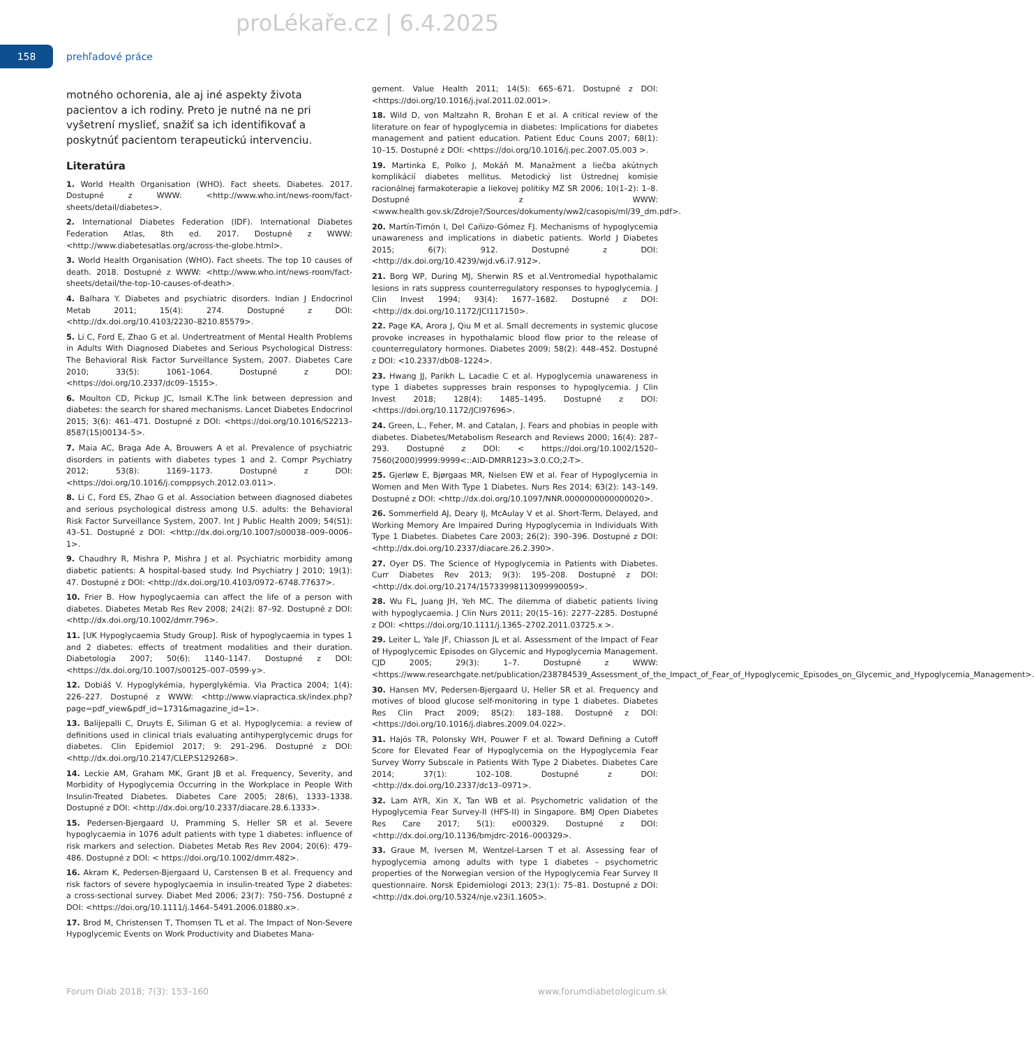proLékaře.cz | 6.4.2025
158
prehľadové práce
motného ochorenia, ale aj iné aspekty života pacientov a ich rodiny. Preto je nutné na ne pri vyšetrení myslieť, snažiť sa ich identifikovať a poskytnúť pacientom terapeutickú intervenciu.
Literatúra
1. World Health Organisation (WHO). Fact sheets. Diabetes. 2017. Dostupné z WWW: <http://www.who.int/news-room/fact-sheets/detail/diabetes>.
2. International Diabetes Federation (IDF). International Diabetes Federation Atlas, 8th ed. 2017. Dostupné z WWW: <http://www.diabetesatlas.org/across-the-globe.html>.
3. World Health Organisation (WHO). Fact sheets. The top 10 causes of death. 2018. Dostupné z WWW: <http://www.who.int/news-room/fact-sheets/detail/the-top-10-causes-of-death>.
4. Balhara Y. Diabetes and psychiatric disorders. Indian J Endocrinol Metab 2011; 15(4): 274. Dostupné z DOI: <http://dx.doi.org/10.4103/2230–8210.85579>.
5. Li C, Ford E, Zhao G et al. Undertreatment of Mental Health Problems in Adults With Diagnosed Diabetes and Serious Psychological Distress: The Behavioral Risk Factor Surveillance System, 2007. Diabetes Care 2010; 33(5): 1061–1064. Dostupné z DOI: <https://doi.org/10.2337/dc09–1515>.
6. Moulton CD, Pickup JC, Ismail K.The link between depression and diabetes: the search for shared mechanisms. Lancet Diabetes Endocrinol 2015; 3(6): 461–471. Dostupné z DOI: <https://doi.org/10.1016/S2213–8587(15)00134–5>.
7. Maia AC, Braga Ade A, Brouwers A et al. Prevalence of psychiatric disorders in patients with diabetes types 1 and 2. Compr Psychiatry 2012; 53(8): 1169–1173. Dostupné z DOI: <https://doi.org/10.1016/j.comppsych.2012.03.011>.
8. Li C, Ford ES, Zhao G et al. Association between diagnosed diabetes and serious psychological distress among U.S. adults: the Behavioral Risk Factor Surveillance System, 2007. Int J Public Health 2009; 54(S1): 43–51. Dostupné z DOI: <http://dx.doi.org/10.1007/s00038–009–0006–1>.
9. Chaudhry R, Mishra P, Mishra J et al. Psychiatric morbidity among diabetic patients: A hospital-based study. Ind Psychiatry J 2010; 19(1): 47. Dostupné z DOI: <http://dx.doi.org/10.4103/0972–6748.77637>.
10. Frier B. How hypoglycaemia can affect the life of a person with diabetes. Diabetes Metab Res Rev 2008; 24(2): 87–92. Dostupné z DOI: <http://dx.doi.org/10.1002/dmrr.796>.
11. [UK Hypoglycaemia Study Group]. Risk of hypoglycaemia in types 1 and 2 diabetes: effects of treatment modalities and their duration. Diabetologia 2007; 50(6): 1140–1147. Dostupné z DOI: <https://dx.doi.org/10.1007/s00125–007–0599-y>.
12. Dobiáš V. Hypoglykémia, hyperglykémia. Via Practica 2004; 1(4): 226–227. Dostupné z WWW: <http://www.viapractica.sk/index.php?page=pdf_view&pdf_id=1731&magazine_id=1>.
13. Balijepalli C, Druyts E, Siliman G et al. Hypoglycemia: a review of definitions used in clinical trials evaluating antihyperglycemic drugs for diabetes. Clin Epidemiol 2017; 9: 291–296. Dostupné z DOI: <http://dx.doi.org/10.2147/CLEP.S129268>.
14. Leckie AM, Graham MK, Grant JB et al. Frequency, Severity, and Morbidity of Hypoglycemia Occurring in the Workplace in People With Insulin-Treated Diabetes. Diabetes Care 2005; 28(6), 1333–1338. Dostupné z DOI: <http://dx.doi.org/10.2337/diacare.28.6.1333>.
15. Pedersen-Bjergaard U, Pramming S, Heller SR et al. Severe hypoglycaemia in 1076 adult patients with type 1 diabetes: influence of risk markers and selection. Diabetes Metab Res Rev 2004; 20(6): 479–486. Dostupné z DOI: < https://doi.org/10.1002/dmrr.482>.
16. Akram K, Pedersen-Bjergaard U, Carstensen B et al. Frequency and risk factors of severe hypoglycaemia in insulin-treated Type 2 diabetes: a cross-sectional survey. Diabet Med 2006; 23(7): 750–756. Dostupné z DOI: <https://doi.org/10.1111/j.1464–5491.2006.01880.x>.
17. Brod M, Christensen T, Thomsen TL et al. The Impact of Non-Severe Hypoglycemic Events on Work Productivity and Diabetes Mana-
gement. Value Health 2011; 14(5): 665–671. Dostupné z DOI: <https://doi.org/10.1016/j.jval.2011.02.001>.
18. Wild D, von Maltzahn R, Brohan E et al. A critical review of the literature on fear of hypoglycemia in diabetes: Implications for diabetes management and patient education. Patient Educ Couns 2007; 68(1): 10–15. Dostupné z DOI: <https://doi.org/10.1016/j.pec.2007.05.003 >.
19. Martinka E, Polko J, Mokáň M. Manažment a liečba akútnych komplikácií diabetes mellitus. Metodický list Ústrednej komisie racionálnej farmakoterapie a liekovej politiky MZ SR 2006; 10(1–2): 1–8. Dostupné z WWW: <www.health.gov.sk/Zdroje?/Sources/dokumenty/ww2/casopis/ml/39_dm.pdf>.
20. Martín-Timón I, Del Cañizo-Gómez FJ. Mechanisms of hypoglycemia unawareness and implications in diabetic patients. World J Diabetes 2015; 6(7): 912. Dostupné z DOI: <http://dx.doi.org/10.4239/wjd.v6.i7.912>.
21. Borg WP, During MJ, Sherwin RS et al.Ventromedial hypothalamic lesions in rats suppress counterregulatory responses to hypoglycemia. J Clin Invest 1994; 93(4): 1677–1682. Dostupné z DOI: <http://dx.doi.org/10.1172/JCI117150>.
22. Page KA, Arora J, Qiu M et al. Small decrements in systemic glucose provoke increases in hypothalamic blood flow prior to the release of counterregulatory hormones. Diabetes 2009; 58(2): 448–452. Dostupné z DOI: <10.2337/db08–1224>.
23. Hwang JJ, Parikh L, Lacadie C et al. Hypoglycemia unawareness in type 1 diabetes suppresses brain responses to hypoglycemia. J Clin Invest 2018; 128(4): 1485–1495. Dostupné z DOI: <https://doi.org/10.1172/JCI97696>.
24. Green, L., Feher, M. and Catalan, J. Fears and phobias in people with diabetes. Diabetes/Metabolism Research and Reviews 2000; 16(4): 287–293. Dostupné z DOI: < https://doi.org/10.1002/1520–7560(2000)9999:9999<::AID-DMRR123>3.0.CO;2-T>.
25. Gjerløw E, Bjørgaas MR, Nielsen EW et al. Fear of Hypoglycemia in Women and Men With Type 1 Diabetes. Nurs Res 2014; 63(2): 143–149. Dostupné z DOI: <http://dx.doi.org/10.1097/NNR.0000000000000020>.
26. Sommerfield AJ, Deary IJ, McAulay V et al. Short-Term, Delayed, and Working Memory Are Impaired During Hypoglycemia in Individuals With Type 1 Diabetes. Diabetes Care 2003; 26(2): 390–396. Dostupné z DOI: <http://dx.doi.org/10.2337/diacare.26.2.390>.
27. Oyer DS. The Science of Hypoglycemia in Patients with Diabetes. Curr Diabetes Rev 2013; 9(3): 195–208. Dostupné z DOI: <http://dx.doi.org/10.2174/15733998113099990059>.
28. Wu FL, Juang JH, Yeh MC. The dilemma of diabetic patients living with hypoglycaemia. J Clin Nurs 2011; 20(15–16): 2277–2285. Dostupné z DOI: <https://doi.org/10.1111/j.1365–2702.2011.03725.x >.
29. Leiter L, Yale JF, Chiasson JL et al. Assessment of the Impact of Fear of Hypoglycemic Episodes on Glycemic and Hypoglycemia Management. CJD 2005; 29(3): 1–7. Dostupné z WWW: <https://www.researchgate.net/publication/238784539_Assessment_of_the_Impact_of_Fear_of_Hypoglycemic_Episodes_on_Glycemic_and_Hypoglycemia_Management>.
30. Hansen MV, Pedersen-Bjergaard U, Heller SR et al. Frequency and motives of blood glucose self-monitoring in type 1 diabetes. Diabetes Res Clin Pract 2009; 85(2): 183–188. Dostupné z DOI: <https://doi.org/10.1016/j.diabres.2009.04.022>.
31. Hajós TR, Polonsky WH, Pouwer F et al. Toward Defining a Cutoff Score for Elevated Fear of Hypoglycemia on the Hypoglycemia Fear Survey Worry Subscale in Patients With Type 2 Diabetes. Diabetes Care 2014; 37(1): 102–108. Dostupné z DOI: <http://dx.doi.org/10.2337/dc13–0971>.
32. Lam AYR, Xin X, Tan WB et al. Psychometric validation of the Hypoglycemia Fear Survey-II (HFS-II) in Singapore. BMJ Open Diabetes Res Care 2017; 5(1): e000329. Dostupné z DOI: <http://dx.doi.org/10.1136/bmjdrc-2016–000329>.
33. Graue M, Iversen M, Wentzel-Larsen T et al. Assessing fear of hypoglycemia among adults with type 1 diabetes – psychometric properties of the Norwegian version of the Hypoglycemia Fear Survey II questionnaire. Norsk Epidemiologi 2013; 23(1): 75–81. Dostupné z DOI: <http://dx.doi.org/10.5324/nje.v23i1.1605>.
Forum Diab 2018; 7(3): 153–160 www.forumdiabetologicum.sk